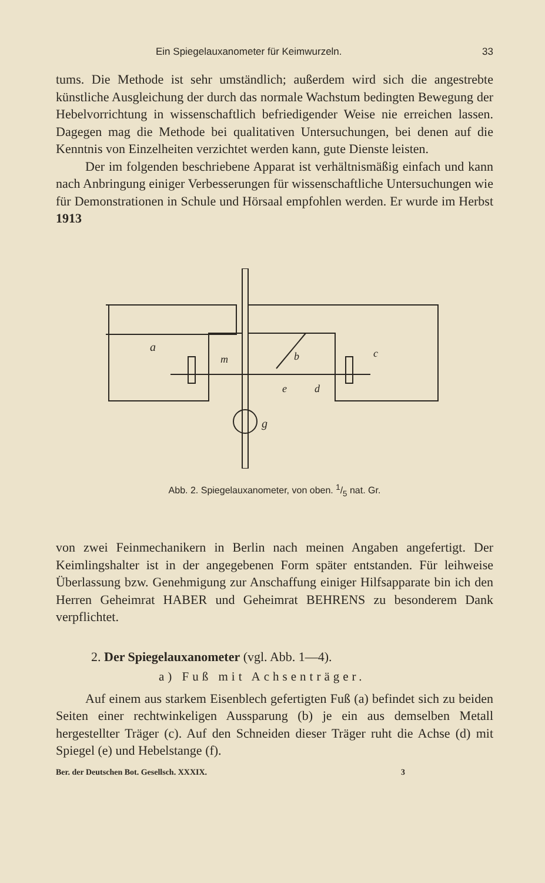Ein Spiegelauxanometer für Keimwurzeln. 33
tums. Die Methode ist sehr umständlich; außerdem wird sich die angestrebte künstliche Ausgleichung der durch das normale Wachstum bedingten Bewegung der Hebelvorrichtung in wissenschaftlich befriedigender Weise nie erreichen lassen. Dagegen mag die Methode bei qualitativen Untersuchungen, bei denen auf die Kenntnis von Einzelheiten verzichtet werden kann, gute Dienste leisten.
Der im folgenden beschriebene Apparat ist verhältnismäßig einfach und kann nach Anbringung einiger Verbesserungen für wissenschaftliche Untersuchungen wie für Demonstrationen in Schule und Hörsaal empfohlen werden. Er wurde im Herbst 1913
a
m
b
e
d
g
c
Abb. 2. Spiegelauxanometer, von oben. 1/5 nat. Gr.
von zwei Feinmechanikern in Berlin nach meinen Angaben angefertigt. Der Keimlingshalter ist in der angegebenen Form später entstanden. Für leihweise Überlassung bzw. Genehmigung zur Anschaffung einiger Hilfsapparate bin ich den Herren Geheimrat HABER und Geheimrat BEHRENS zu besonderem Dank verpflichtet.
2. Der Spiegelauxanometer (vgl. Abb. 1—4).
a) Fuß mit Achsenträger.
Auf einem aus starkem Eisenblech gefertigten Fuß (a) befindet sich zu beiden Seiten einer rechtwinkeligen Aussparung (b) je ein aus demselben Metall hergestellter Träger (c). Auf den Schneiden dieser Träger ruht die Achse (d) mit Spiegel (e) und Hebelstange (f).
Ber. der Deutschen Bot. Gesellsch. XXXIX. 3